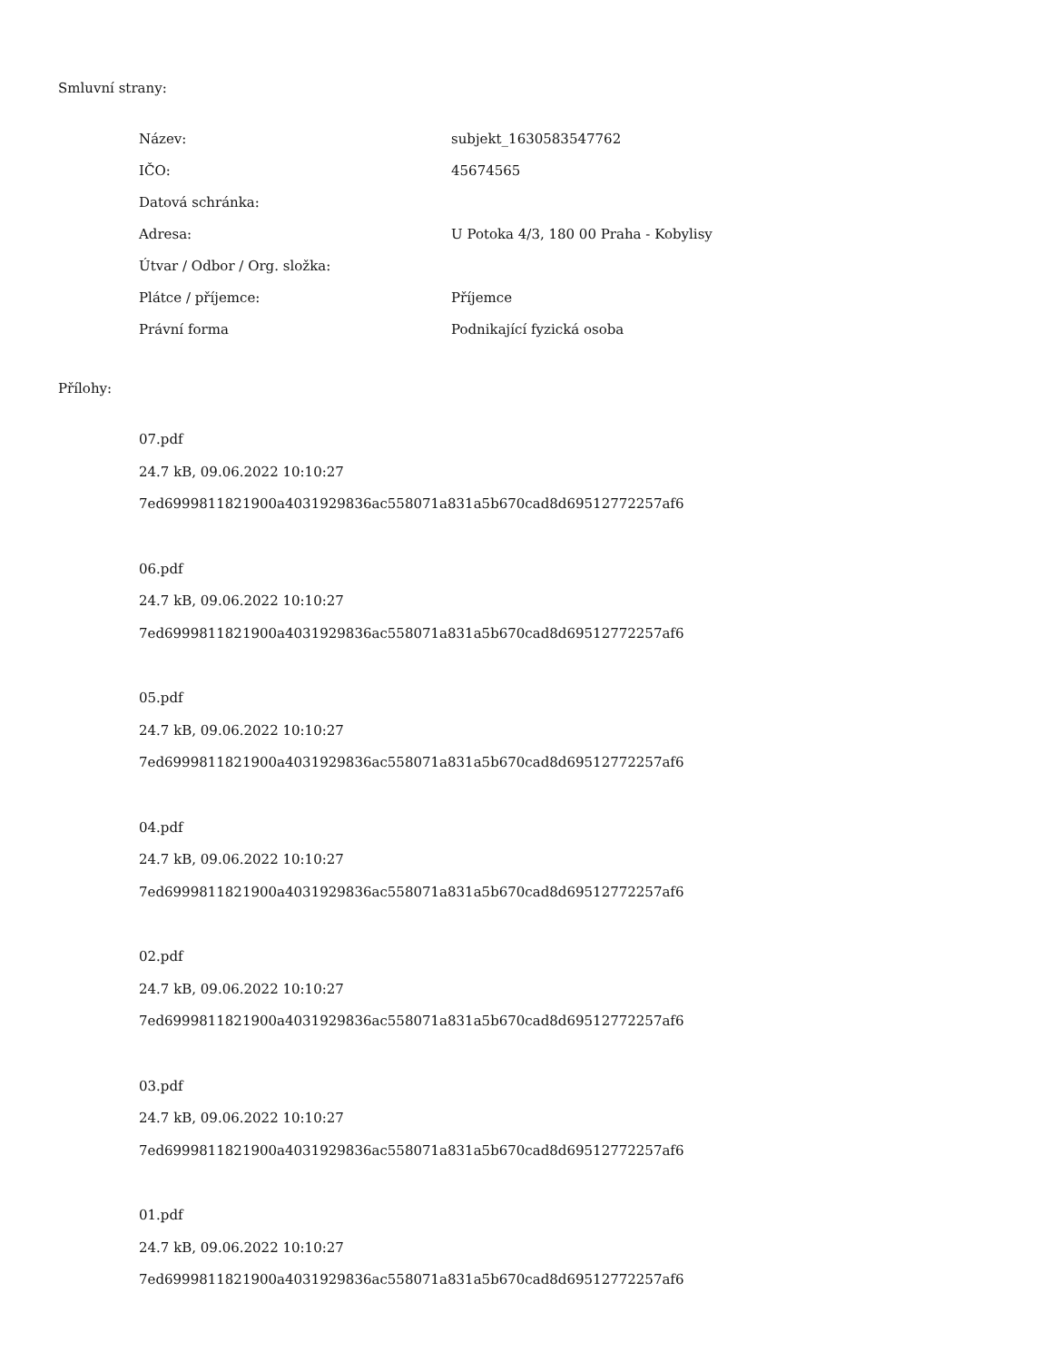Smluvní strany:
| Název: | subjekt_1630583547762 |
| IČO: | 45674565 |
| Datová schránka: | |
| Adresa: | U Potoka 4/3, 180 00 Praha - Kobylisy |
| Útvar / Odbor / Org. složka: | |
| Plátce / příjemce: | Příjemce |
| Právní forma | Podnikající fyzická osoba |
Přílohy:
07.pdf
24.7 kB, 09.06.2022 10:10:27
7ed6999811821900a4031929836ac558071a831a5b670cad8d69512772257af6
06.pdf
24.7 kB, 09.06.2022 10:10:27
7ed6999811821900a4031929836ac558071a831a5b670cad8d69512772257af6
05.pdf
24.7 kB, 09.06.2022 10:10:27
7ed6999811821900a4031929836ac558071a831a5b670cad8d69512772257af6
04.pdf
24.7 kB, 09.06.2022 10:10:27
7ed6999811821900a4031929836ac558071a831a5b670cad8d69512772257af6
02.pdf
24.7 kB, 09.06.2022 10:10:27
7ed6999811821900a4031929836ac558071a831a5b670cad8d69512772257af6
03.pdf
24.7 kB, 09.06.2022 10:10:27
7ed6999811821900a4031929836ac558071a831a5b670cad8d69512772257af6
01.pdf
24.7 kB, 09.06.2022 10:10:27
7ed6999811821900a4031929836ac558071a831a5b670cad8d69512772257af6